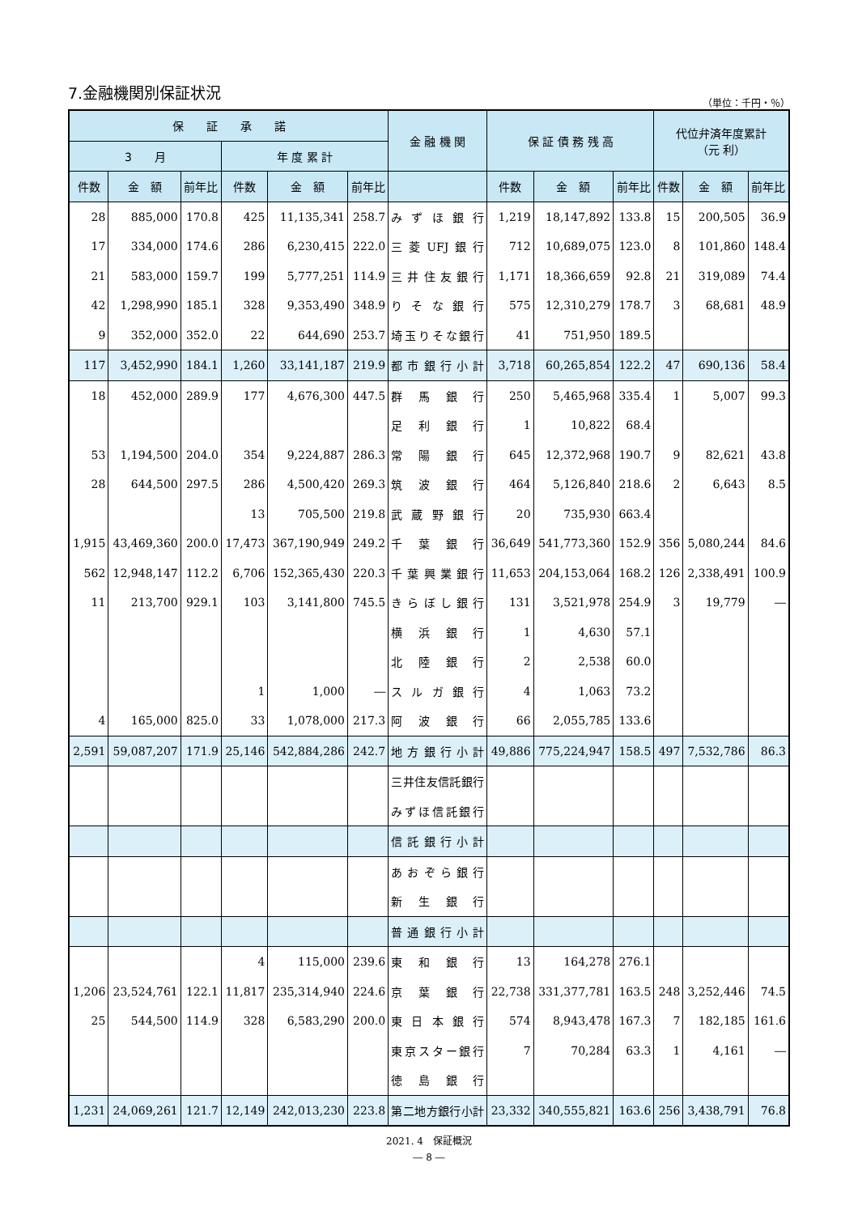7.金融機関別保証状況
（単位：千円・％）
| 保 証 承 諾 | | | | | | 金 融 機 関 | 保 証 債 務 残 高 | | | 代位弁済年度累計 （元 利） | | |
| --- | --- | --- | --- | --- | --- | --- | --- | --- | --- | --- | --- | --- |
| 3 月 | | | 年 度 累 計 | | | | | | | | | |
| 件数 | 金 額 | 前年比 | 件数 | 金 額 | 前年比 | | 件数 | 金 額 | 前年比 | 件数 | 金 額 | 前年比 |
| 28 | 885,000 | 170.8 | 425 | 11,135,341 | 258.7 | みずほ銀行 | 1,219 | 18,147,892 | 133.8 | 15 | 200,505 | 36.9 |
| 17 | 334,000 | 174.6 | 286 | 6,230,415 | 222.0 | 三菱UFJ銀行 | 712 | 10,689,075 | 123.0 | 8 | 101,860 | 148.4 |
| 21 | 583,000 | 159.7 | 199 | 5,777,251 | 114.9 | 三井住友銀行 | 1,171 | 18,366,659 | 92.8 | 21 | 319,089 | 74.4 |
| 42 | 1,298,990 | 185.1 | 328 | 9,353,490 | 348.9 | りそな銀行 | 575 | 12,310,279 | 178.7 | 3 | 68,681 | 48.9 |
| 9 | 352,000 | 352.0 | 22 | 644,690 | 253.7 | 埼玉りそな銀行 | 41 | 751,950 | 189.5 | | | |
| 117 | 3,452,990 | 184.1 | 1,260 | 33,141,187 | 219.9 | 都市銀行小計 | 3,718 | 60,265,854 | 122.2 | 47 | 690,136 | 58.4 |
| 18 | 452,000 | 289.9 | 177 | 4,676,300 | 447.5 | 群馬銀行 | 250 | 5,465,968 | 335.4 | 1 | 5,007 | 99.3 |
| | | | | | | 足利銀行 | 1 | 10,822 | 68.4 | | | |
| 53 | 1,194,500 | 204.0 | 354 | 9,224,887 | 286.3 | 常陽銀行 | 645 | 12,372,968 | 190.7 | 9 | 82,621 | 43.8 |
| 28 | 644,500 | 297.5 | 286 | 4,500,420 | 269.3 | 筑波銀行 | 464 | 5,126,840 | 218.6 | 2 | 6,643 | 8.5 |
| | | | 13 | 705,500 | 219.8 | 武蔵野銀行 | 20 | 735,930 | 663.4 | | | |
| 1,915 | 43,469,360 | 200.0 | 17,473 | 367,190,949 | 249.2 | 千葉銀行 | 36,649 | 541,773,360 | 152.9 | 356 | 5,080,244 | 84.6 |
| 562 | 12,948,147 | 112.2 | 6,706 | 152,365,430 | 220.3 | 千葉興業銀行 | 11,653 | 204,153,064 | 168.2 | 126 | 2,338,491 | 100.9 |
| 11 | 213,700 | 929.1 | 103 | 3,141,800 | 745.5 | きらぼし銀行 | 131 | 3,521,978 | 254.9 | 3 | 19,779 | ― |
| | | | | | | 横浜銀行 | 1 | 4,630 | 57.1 | | | |
| | | | | | | 北陸銀行 | 2 | 2,538 | 60.0 | | | |
| | | | 1 | 1,000 | ― | スルガ銀行 | 4 | 1,063 | 73.2 | | | |
| 4 | 165,000 | 825.0 | 33 | 1,078,000 | 217.3 | 阿波銀行 | 66 | 2,055,785 | 133.6 | | | |
| 2,591 | 59,087,207 | 171.9 | 25,146 | 542,884,286 | 242.7 | 地方銀行小計 | 49,886 | 775,224,947 | 158.5 | 497 | 7,532,786 | 86.3 |
| | | | | | | 三井住友信託銀行 | | | | | | |
| | | | | | | みずほ信託銀行 | | | | | | |
| | | | | | | 信託銀行小計 | | | | | | |
| | | | | | | あおぞら銀行 | | | | | | |
| | | | | | | 新生銀行 | | | | | | |
| | | | | | | 普通銀行小計 | | | | | | |
| | | | 4 | 115,000 | 239.6 | 東和銀行 | 13 | 164,278 | 276.1 | | | |
| 1,206 | 23,524,761 | 122.1 | 11,817 | 235,314,940 | 224.6 | 京葉銀行 | 22,738 | 331,377,781 | 163.5 | 248 | 3,252,446 | 74.5 |
| 25 | 544,500 | 114.9 | 328 | 6,583,290 | 200.0 | 東日本銀行 | 574 | 8,943,478 | 167.3 | 7 | 182,185 | 161.6 |
| | | | | | | 東京スター銀行 | 7 | 70,284 | 63.3 | 1 | 4,161 | ― |
| | | | | | | 徳島銀行 | | | | | | |
| 1,231 | 24,069,261 | 121.7 | 12,149 | 242,013,230 | 223.8 | 第二地方銀行小計 | 23,332 | 340,555,821 | 163.6 | 256 | 3,438,791 | 76.8 |
2021. 4　保証概況
― 8 ―